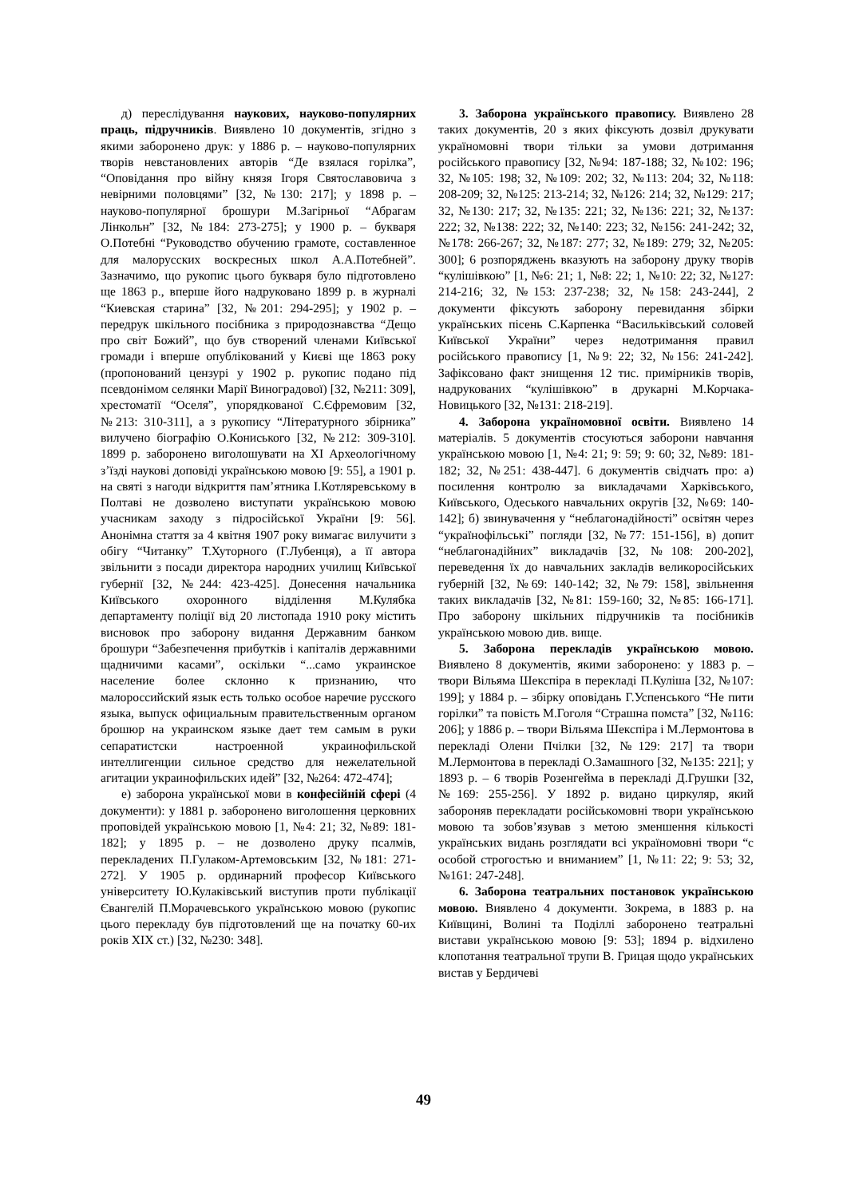д) переслідування наукових, науково-популярних праць, підручників. Виявлено 10 документів, згідно з якими заборонено друк: у 1886 р. – науково-популярних творів невстановлених авторів “Де взялася горілка”, “Оповідання про війну князя Ігоря Святославовича з невірними половцями” [32, №130: 217]; у 1898 р. – науково-популярної брошури М.Загірньої “Абрагам Лінкольн” [32, №184: 273-275]; у 1900 р. – букваря О.Потебні “Руководство обучению грамоте, составленное для малорусских воскресных школ А.А.Потебней”. Зазначимо, що рукопис цього букваря було підготовлено ще 1863 р., вперше його надруковано 1899 р. в журналі “Киевская старина” [32, №201: 294-295]; у 1902 р. – передрук шкільного посібника з природознавства “Дещо про світ Божий”, що був створений членами Київської громади і вперше опублікований у Києві ще 1863 року (пропонований цензурі у 1902 р. рукопис подано під псевдонімом селянки Марії Виноградової) [32, №211: 309], хрестоматії “Оселя”, упорядкованої С.Єфремовим [32, №213: 310-311], а з рукопису “Літературного збірника” вилучено біографію О.Кониського [32, №212: 309-310]. 1899 р. заборонено виголошувати на XI Археологічному з’їзді наукові доповіді українською мовою [9: 55], а 1901 р. на святі з нагоди відкриття пам’ятника І.Котляревському в Полтаві не дозволено виступати українською мовою учасникам заходу з підросійської України [9: 56]. Анонімна стаття за 4 квітня 1907 року вимагає вилучити з обігу “Читанку” Т.Хуторного (Г.Лубенця), а її автора звільнити з посади директора народних училищ Київської губернії [32, №244: 423-425]. Донесення начальника Київського охоронного відділення М.Кулябка департаменту поліції від 20 листопада 1910 року містить висновок про заборону видання Державним банком брошури “Забезпечення прибутків і капіталів державними щадничими касами”, оскільки “...само украинское население более склонно к признанию, что малороссийский язык есть только особое наречие русского языка, выпуск официальным правительственным органом брошюр на украинском языке дает тем самым в руки сепаратистски настроенной украинофильской интеллигенции сильное средство для нежелательной агитации украинофильских идей” [32, №264: 472-474];
е) заборона української мови в конфесійній сфері (4 документи): у 1881 р. заборонено виголошення церковних проповідей українською мовою [1, №4: 21; 32, №89: 181-182]; у 1895 р. – не дозволено друку псалмів, перекладених П.Гулаком-Артемовським [32, №181: 271-272]. У 1905 р. ординарний професор Київського університету Ю.Кулаківський виступив проти публікації Євангелій П.Морачевського українською мовою (рукопис цього перекладу був підготовлений ще на початку 60-их років XIX ст.) [32, №230: 348].
3. Заборона українського правопису. Виявлено 28 таких документів, 20 з яких фіксують дозвіл друкувати україномовні твори тільки за умови дотримання російського правопису [32, №94: 187-188; 32, №102: 196; 32, №105: 198; 32, №109: 202; 32, №113: 204; 32, №118: 208-209; 32, №125: 213-214; 32, №126: 214; 32, №129: 217; 32, №130: 217; 32, №135: 221; 32, №136: 221; 32, №137: 222; 32, №138: 222; 32, №140: 223; 32, №156: 241-242; 32, №178: 266-267; 32, №187: 277; 32, №189: 279; 32, №205: 300]; 6 розпоряджень вказують на заборону друку творів “кулішівкою” [1, №6: 21; 1, №8: 22; 1, №10: 22; 32, №127: 214-216; 32, №153: 237-238; 32, №158: 243-244], 2 документи фіксують заборону перевидання збірки українських пісень С.Карпенка “Васильківський соловей Київської України” через недотримання правил російського правопису [1, №9: 22; 32, №156: 241-242]. Зафіксовано факт знищення 12 тис. примірників творів, надрукованих “кулішівкою” в друкарні М.Корчака-Новицького [32, №131: 218-219].
4. Заборона україномовної освіти. Виявлено 14 матеріалів. 5 документів стосуються заборони навчання українською мовою [1, №4: 21; 9: 59; 9: 60; 32, №89: 181-182; 32, №251: 438-447]. 6 документів свідчать про: а) посилення контролю за викладачами Харківського, Київського, Одеського навчальних округів [32, №69: 140-142]; б) звинувачення у “неблагонадійності” освітян через “українофільські” погляди [32, №77: 151-156], в) допит “неблагонадійних” викладачів [32, №108: 200-202], переведення їх до навчальних закладів великоросійських губерній [32, №69: 140-142; 32, №79: 158], звільнення таких викладачів [32, №81: 159-160; 32, №85: 166-171]. Про заборону шкільних підручників та посібників українською мовою див. вище.
5. Заборона перекладів українською мовою. Виявлено 8 документів, якими заборонено: у 1883 р. – твори Вільяма Шекспіра в перекладі П.Куліша [32, №107: 199]; у 1884 р. – збірку оповідань Г.Успенського “Не пити горілки” та повість М.Гоголя “Страшна помста” [32, №116: 206]; у 1886 р. – твори Вільяма Шекспіра і М.Лермонтова в перекладі Олени Пчілки [32, №129: 217] та твори М.Лермонтова в перекладі О.Замашного [32, №135: 221]; у 1893 р. – 6 творів Розенгейма в перекладі Д.Грушки [32, №169: 255-256]. У 1892 р. видано циркуляр, який забороняв перекладати російськомовні твори українською мовою та зобов’язував з метою зменшення кількості українських видань розглядати всі україномовні твори “с особой строгостью и вниманием” [1, №11: 22; 9: 53; 32, №161: 247-248].
6. Заборона театральних постановок українською мовою. Виявлено 4 документи. Зокрема, в 1883 р. на Київщині, Волині та Поділлі заборонено театральні вистави українською мовою [9: 53]; 1894 р. відхилено клопотання театральної трупи В. Грицая щодо українських вистав у Бердичеві
49